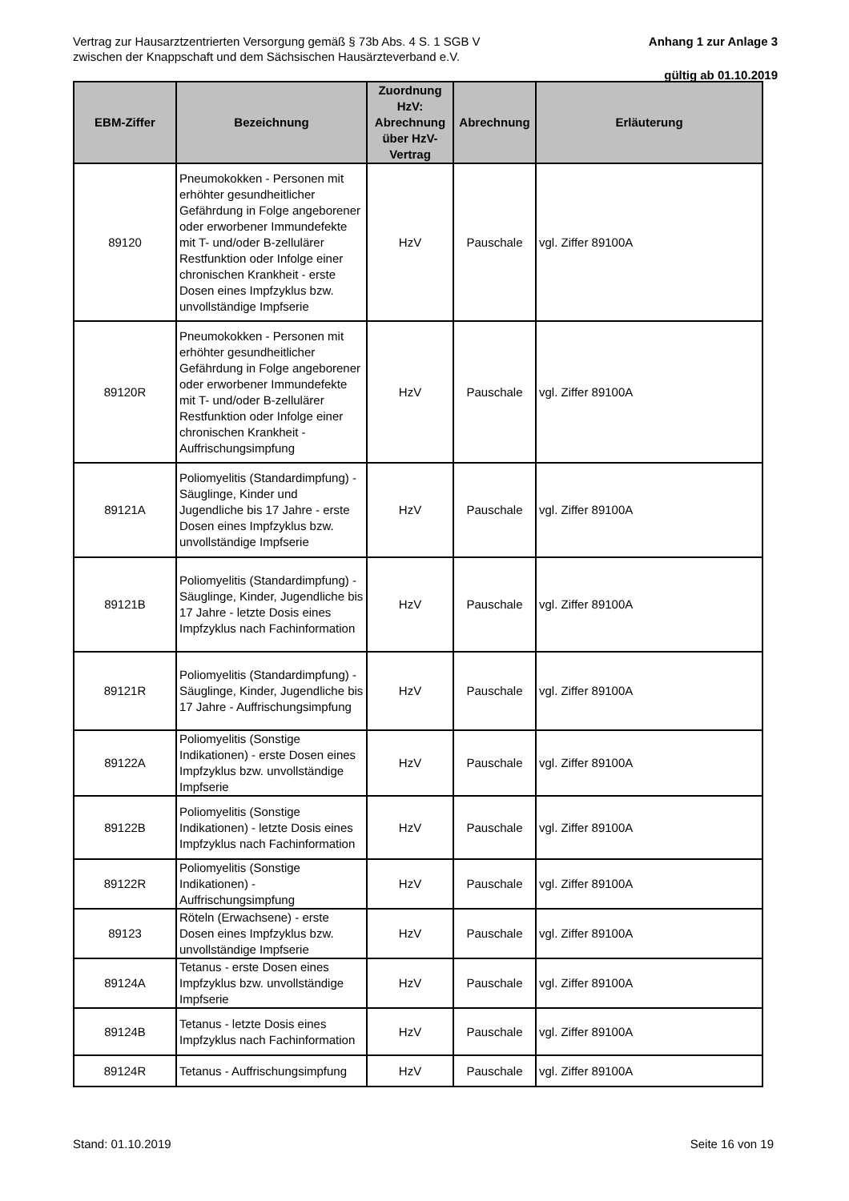Vertrag zur Hausarztzentrierten Versorgung gemäß § 73b Abs. 4 S. 1 SGB V
zwischen der Knappschaft und dem Sächsischen Hausärzteverband e.V.
Anhang 1 zur Anlage 3
gültig ab 01.10.2019
| EBM-Ziffer | Bezeichnung | Zuordnung HzV: Abrechnung über HzV-Vertrag | Abrechnung | Erläuterung |
| --- | --- | --- | --- | --- |
| 89120 | Pneumokokken - Personen mit erhöhter gesundheitlicher Gefährdung in Folge angeborener oder erworbener Immundefekte mit T- und/oder B-zellulärer Restfunktion oder Infolge einer chronischen Krankheit - erste Dosen eines Impfzyklus bzw. unvollständige Impfserie | HzV | Pauschale | vgl. Ziffer 89100A |
| 89120R | Pneumokokken - Personen mit erhöhter gesundheitlicher Gefährdung in Folge angeborener oder erworbener Immundefekte mit T- und/oder B-zellulärer Restfunktion oder Infolge einer chronischen Krankheit - Auffrischungsimpfung | HzV | Pauschale | vgl. Ziffer 89100A |
| 89121A | Poliomyelitis (Standardimpfung) - Säuglinge, Kinder und Jugendliche bis 17 Jahre - erste Dosen eines Impfzyklus bzw. unvollständige Impfserie | HzV | Pauschale | vgl. Ziffer 89100A |
| 89121B | Poliomyelitis (Standardimpfung) - Säuglinge, Kinder, Jugendliche bis 17 Jahre - letzte Dosis eines Impfzyklus nach Fachinformation | HzV | Pauschale | vgl. Ziffer 89100A |
| 89121R | Poliomyelitis (Standardimpfung) - Säuglinge, Kinder, Jugendliche bis 17 Jahre - Auffrischungsimpfung | HzV | Pauschale | vgl. Ziffer 89100A |
| 89122A | Poliomyelitis (Sonstige Indikationen) - erste Dosen eines Impfzyklus bzw. unvollständige Impfserie | HzV | Pauschale | vgl. Ziffer 89100A |
| 89122B | Poliomyelitis (Sonstige Indikationen) - letzte Dosis eines Impfzyklus nach Fachinformation | HzV | Pauschale | vgl. Ziffer 89100A |
| 89122R | Poliomyelitis (Sonstige Indikationen) - Auffrischungsimpfung | HzV | Pauschale | vgl. Ziffer 89100A |
| 89123 | Röteln (Erwachsene) - erste Dosen eines Impfzyklus bzw. unvollständige Impfserie | HzV | Pauschale | vgl. Ziffer 89100A |
| 89124A | Tetanus - erste Dosen eines Impfzyklus bzw. unvollständige Impfserie | HzV | Pauschale | vgl. Ziffer 89100A |
| 89124B | Tetanus - letzte Dosis eines Impfzyklus nach Fachinformation | HzV | Pauschale | vgl. Ziffer 89100A |
| 89124R | Tetanus - Auffrischungsimpfung | HzV | Pauschale | vgl. Ziffer 89100A |
Stand: 01.10.2019 Seite 16 von 19